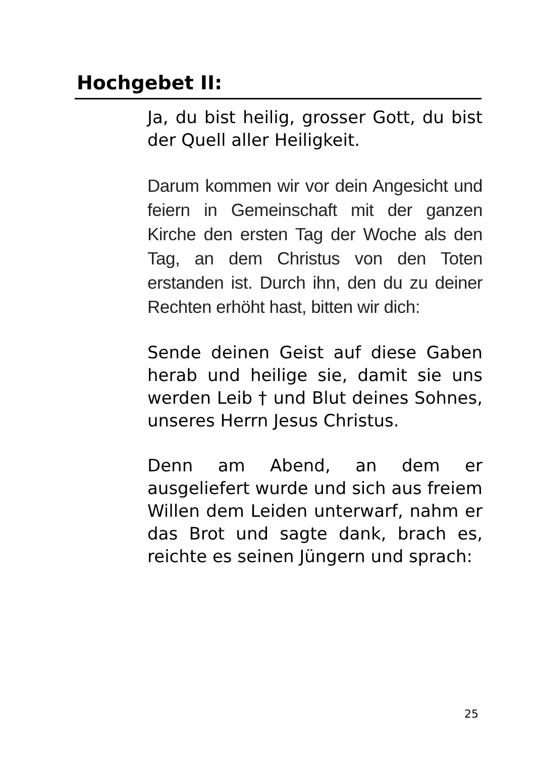Hochgebet II:
Ja, du bist heilig, grosser Gott, du bist der Quell aller Heiligkeit.
Darum kommen wir vor dein Angesicht und feiern in Gemeinschaft mit der ganzen Kirche den ersten Tag der Woche als den Tag, an dem Christus von den Toten erstanden ist. Durch ihn, den du zu deiner Rechten erhöht hast, bitten wir dich:
Sende deinen Geist auf diese Gaben herab und heilige sie, damit sie uns werden Leib † und Blut deines Sohnes, unseres Herrn Jesus Christus.
Denn am Abend, an dem er ausgeliefert wurde und sich aus freiem Willen dem Leiden unterwarf, nahm er das Brot und sagte dank, brach es, reichte es seinen Jüngern und sprach:
25